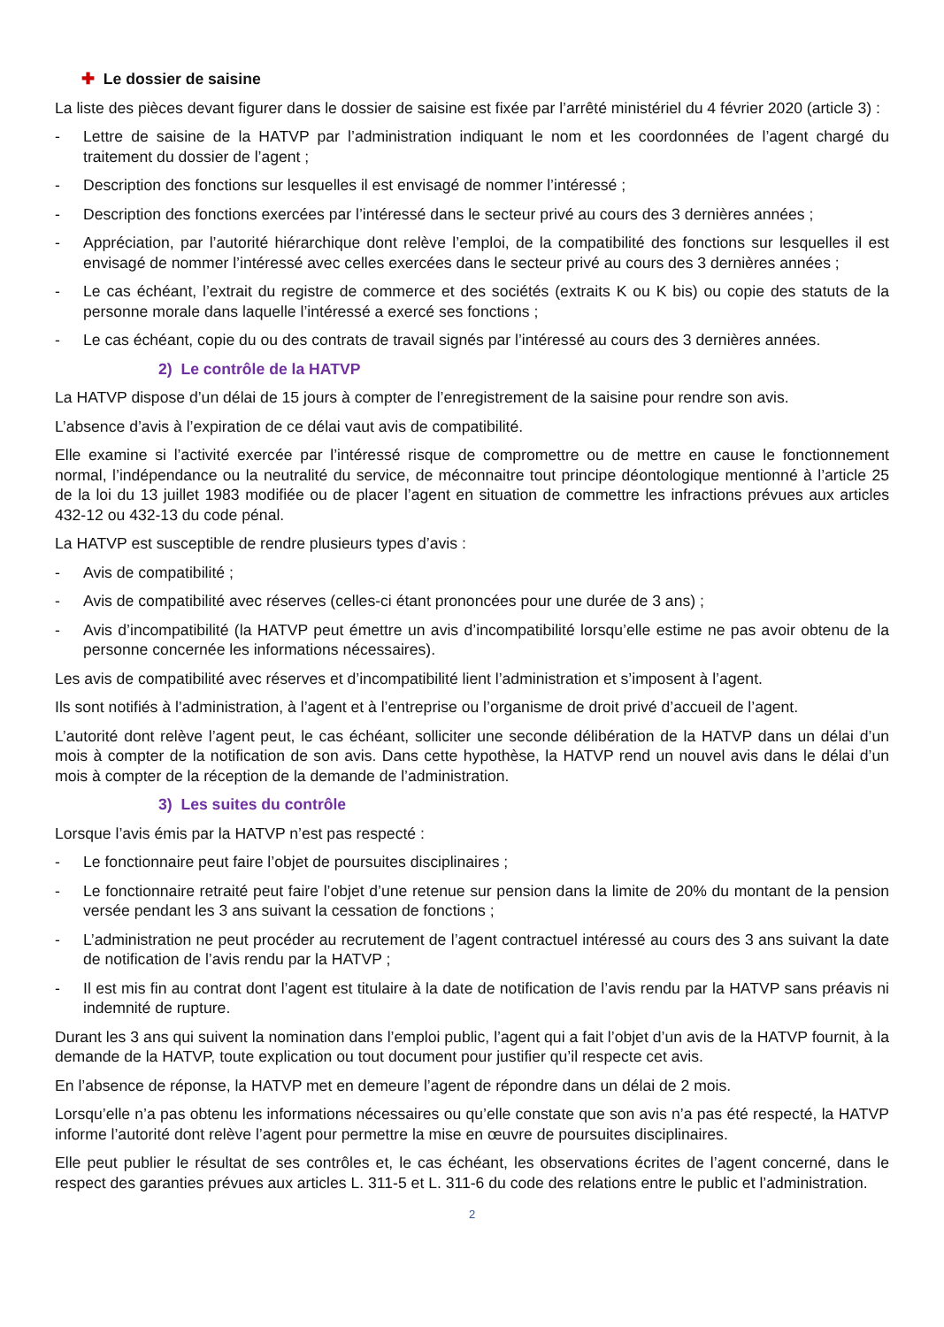✚ Le dossier de saisine
La liste des pièces devant figurer dans le dossier de saisine est fixée par l’arrêté ministériel du 4 février 2020 (article 3) :
- Lettre de saisine de la HATVP par l’administration indiquant le nom et les coordonnées de l’agent chargé du traitement du dossier de l’agent ;
- Description des fonctions sur lesquelles il est envisagé de nommer l’intéressé ;
- Description des fonctions exercées par l’intéressé dans le secteur privé au cours des 3 dernières années ;
- Appréciation, par l’autorité hiérarchique dont relève l’emploi, de la compatibilité des fonctions sur lesquelles il est envisagé de nommer l’intéressé avec celles exercées dans le secteur privé au cours des 3 dernières années ;
- Le cas échéant, l’extrait du registre de commerce et des sociétés (extraits K ou K bis) ou copie des statuts de la personne morale dans laquelle l’intéressé a exercé ses fonctions ;
- Le cas échéant, copie du ou des contrats de travail signés par l’intéressé au cours des 3 dernières années.
2) Le contrôle de la HATVP
La HATVP dispose d’un délai de 15 jours à compter de l’enregistrement de la saisine pour rendre son avis.
L’absence d’avis à l’expiration de ce délai vaut avis de compatibilité.
Elle examine si l’activité exercée par l’intéressé risque de compromettre ou de mettre en cause le fonctionnement normal, l’indépendance ou la neutralité du service, de méconnaitre tout principe déontologique mentionné à l’article 25 de la loi du 13 juillet 1983 modifiée ou de placer l’agent en situation de commettre les infractions prévues aux articles 432-12 ou 432-13 du code pénal.
La HATVP est susceptible de rendre plusieurs types d’avis :
- Avis de compatibilité ;
- Avis de compatibilité avec réserves (celles-ci étant prononcées pour une durée de 3 ans) ;
- Avis d’incompatibilité (la HATVP peut émettre un avis d’incompatibilité lorsqu’elle estime ne pas avoir obtenu de la personne concernée les informations nécessaires).
Les avis de compatibilité avec réserves et d’incompatibilité lient l’administration et s’imposent à l’agent.
Ils sont notifiés à l’administration, à l’agent et à l’entreprise ou l’organisme de droit privé d’accueil de l’agent.
L’autorité dont relève l’agent peut, le cas échéant, solliciter une seconde délibération de la HATVP dans un délai d’un mois à compter de la notification de son avis. Dans cette hypothèse, la HATVP rend un nouvel avis dans le délai d’un mois à compter de la réception de la demande de l’administration.
3) Les suites du contrôle
Lorsque l’avis émis par la HATVP n’est pas respecté :
- Le fonctionnaire peut faire l’objet de poursuites disciplinaires ;
- Le fonctionnaire retraité peut faire l’objet d’une retenue sur pension dans la limite de 20% du montant de la pension versée pendant les 3 ans suivant la cessation de fonctions ;
- L’administration ne peut procéder au recrutement de l’agent contractuel intéressé au cours des 3 ans suivant la date de notification de l’avis rendu par la HATVP ;
- Il est mis fin au contrat dont l’agent est titulaire à la date de notification de l’avis rendu par la HATVP sans préavis ni indemnité de rupture.
Durant les 3 ans qui suivent la nomination dans l’emploi public, l’agent qui a fait l’objet d’un avis de la HATVP fournit, à la demande de la HATVP, toute explication ou tout document pour justifier qu’il respecte cet avis.
En l’absence de réponse, la HATVP met en demeure l’agent de répondre dans un délai de 2 mois.
Lorsqu’elle n’a pas obtenu les informations nécessaires ou qu’elle constate que son avis n’a pas été respecté, la HATVP informe l’autorité dont relève l’agent pour permettre la mise en œuvre de poursuites disciplinaires.
Elle peut publier le résultat de ses contrôles et, le cas échéant, les observations écrites de l’agent concerné, dans le respect des garanties prévues aux articles L. 311-5 et L. 311-6 du code des relations entre le public et l’administration.
2